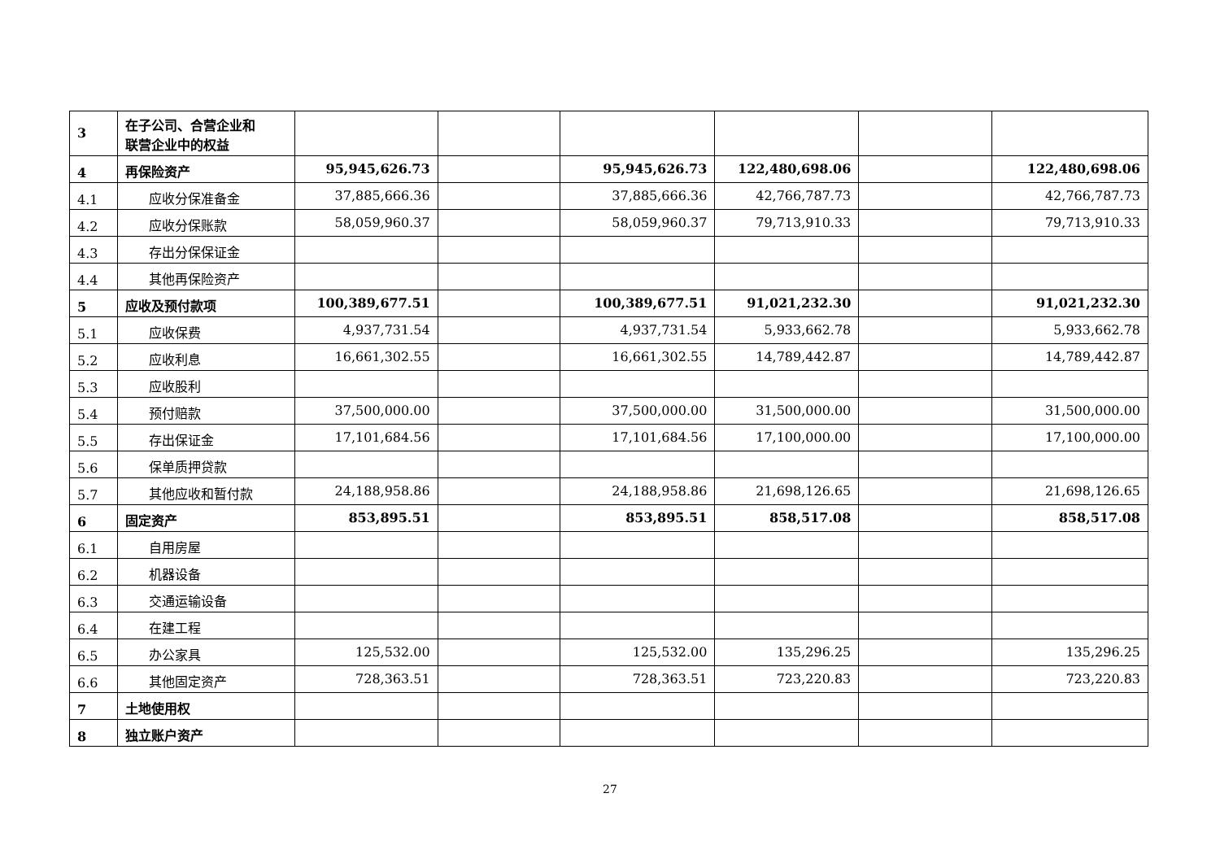| 3 | 在子公司、合营企业和 联营企业中的权益 | | | | | | |
| 4 | 再保险资产 | 95,945,626.73 | | 95,945,626.73 | 122,480,698.06 | | 122,480,698.06 |
| 4.1 | 应收分保准备金 | 37,885,666.36 | | 37,885,666.36 | 42,766,787.73 | | 42,766,787.73 |
| 4.2 | 应收分保账款 | 58,059,960.37 | | 58,059,960.37 | 79,713,910.33 | | 79,713,910.33 |
| 4.3 | 存出分保保证金 | | | | | | |
| 4.4 | 其他再保险资产 | | | | | | |
| 5 | 应收及预付款项 | 100,389,677.51 | | 100,389,677.51 | 91,021,232.30 | | 91,021,232.30 |
| 5.1 | 应收保费 | 4,937,731.54 | | 4,937,731.54 | 5,933,662.78 | | 5,933,662.78 |
| 5.2 | 应收利息 | 16,661,302.55 | | 16,661,302.55 | 14,789,442.87 | | 14,789,442.87 |
| 5.3 | 应收股利 | | | | | | |
| 5.4 | 预付赔款 | 37,500,000.00 | | 37,500,000.00 | 31,500,000.00 | | 31,500,000.00 |
| 5.5 | 存出保证金 | 17,101,684.56 | | 17,101,684.56 | 17,100,000.00 | | 17,100,000.00 |
| 5.6 | 保单质押贷款 | | | | | | |
| 5.7 | 其他应收和暂付款 | 24,188,958.86 | | 24,188,958.86 | 21,698,126.65 | | 21,698,126.65 |
| 6 | 固定资产 | 853,895.51 | | 853,895.51 | 858,517.08 | | 858,517.08 |
| 6.1 | 自用房屋 | | | | | | |
| 6.2 | 机器设备 | | | | | | |
| 6.3 | 交通运输设备 | | | | | | |
| 6.4 | 在建工程 | | | | | | |
| 6.5 | 办公家具 | 125,532.00 | | 125,532.00 | 135,296.25 | | 135,296.25 |
| 6.6 | 其他固定资产 | 728,363.51 | | 728,363.51 | 723,220.83 | | 723,220.83 |
| 7 | 土地使用权 | | | | | | |
| 8 | 独立账户资产 | | | | | | |
27